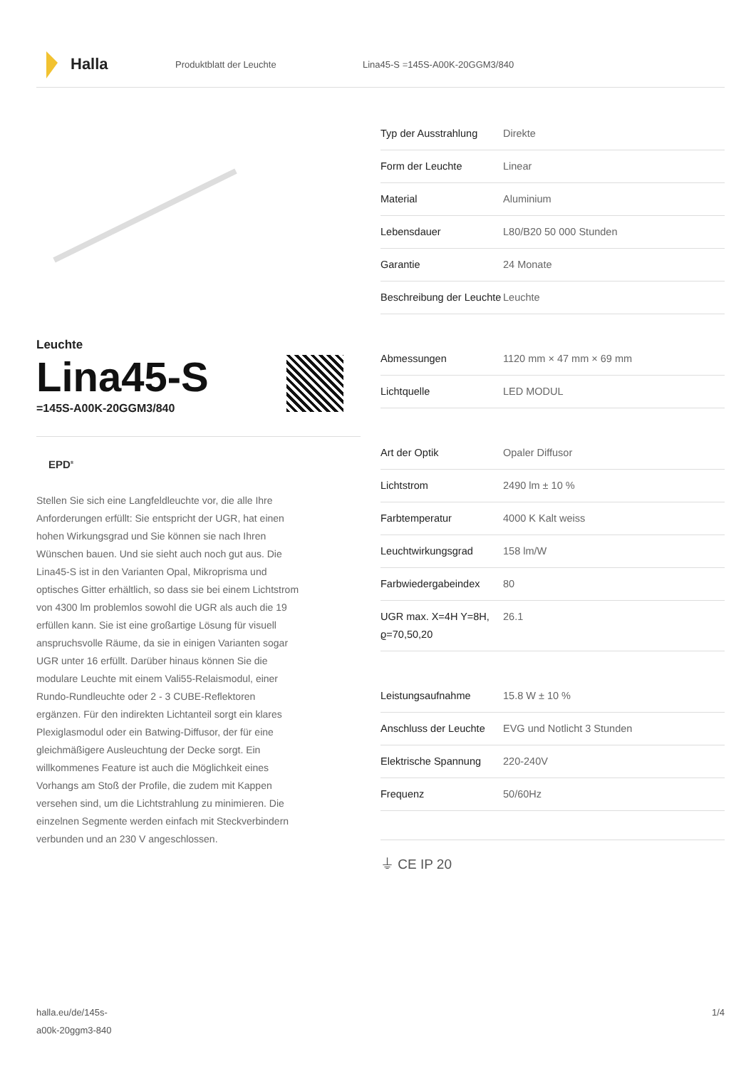Halla
Produktblatt der Leuchte Lina45-S =145S-A00K-20GGM3/840
Leuchte
Lina45-S
=145S-A00K-20GGM3/840
EPD<sup>®</sup>
Stellen Sie sich eine Langfeldleuchte vor, die alle Ihre Anforderungen erfüllt: Sie entspricht der UGR, hat einen hohen Wirkungsgrad und Sie können sie nach Ihren Wünschen bauen. Und sie sieht auch noch gut aus. Die Lina45-S ist in den Varianten Opal, Mikroprisma und optisches Gitter erhältlich, so dass sie bei einem Lichtstrom von 4300 lm problemlos sowohl die UGR als auch die 19 erfüllen kann. Sie ist eine großartige Lösung für visuell anspruchsvolle Räume, da sie in einigen Varianten sogar UGR unter 16 erfüllt. Darüber hinaus können Sie die modulare Leuchte mit einem Vali55-Relaismodul, einer Rundo-Rundleuchte oder 2 - 3 CUBE-Reflektoren ergänzen. Für den indirekten Lichtanteil sorgt ein klares Plexiglasmodul oder ein Batwing-Diffusor, der für eine gleichmäßigere Ausleuchtung der Decke sorgt. Ein willkommenes Feature ist auch die Möglichkeit eines Vorhangs am Stoß der Profile, die zudem mit Kappen versehen sind, um die Lichtstrahlung zu minimieren. Die einzelnen Segmente werden einfach mit Steckverbindern verbunden und an 230 V angeschlossen.
| Typ der Ausstrahlung | Direkte |
| Form der Leuchte | Linear |
| Material | Aluminium |
| Lebensdauer | L80/B20 50 000 Stunden |
| Garantie | 24 Monate |
| Beschreibung der Leuchte | Leuchte |
| Abmessungen | 1120 mm × 47 mm × 69 mm |
| Lichtquelle | LED MODUL |
| Art der Optik | Opaler Diffusor |
| Lichtstrom | 2490 lm ± 10 % |
| Farbtemperatur | 4000 K Kalt weiss |
| Leuchtwirkungsgrad | 158 lm/W |
| Farbwiedergabeindex | 80 |
| UGR max. X=4H Y=8H, ϱ=70,50,20 | 26.1 |
| Leistungsaufnahme | 15.8 W ± 10 % |
| Anschluss der Leuchte | EVG und Notlicht 3 Stunden |
| Elektrische Spannung | 220-240V |
| Frequenz | 50/60Hz |
⏚ CE IP 20
halla.eu/de/145s-
a00k-20ggm3-840
1/4